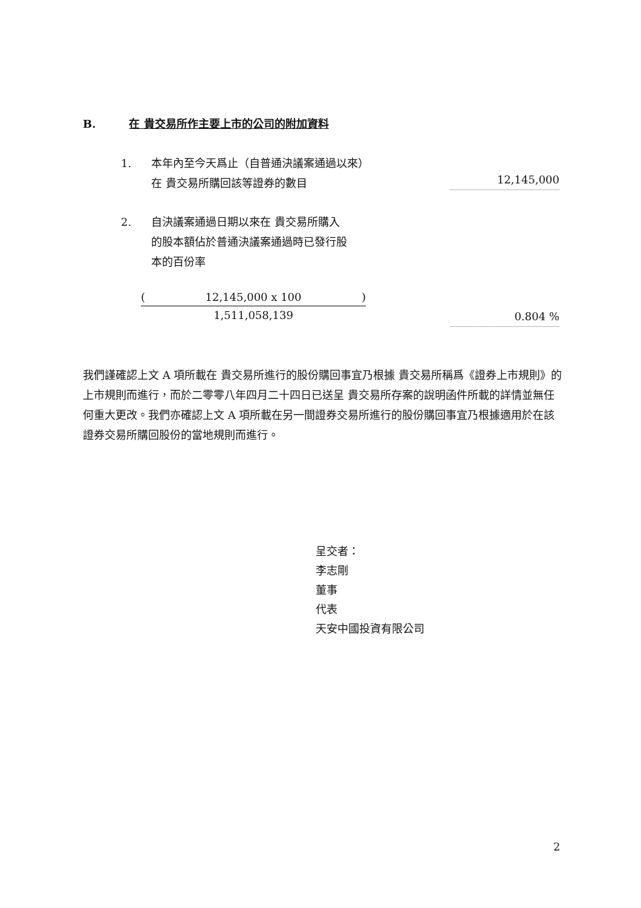B. 在 貴交易所作主要上市的公司的附加資料
1. 本年內至今天爲止（自普通決議案通過以來）
在 貴交易所購回該等證券的數目
12,145,000
2. 自決議案通過日期以來在 貴交易所購入
的股本額佔於普通決議案通過時已發行股
本的百份率
(12,145,000 x 100)
1,511,058,139
0.804 %
我們謹確認上文 A 項所載在 貴交易所進行的股份購回事宜乃根據 貴交易所稱爲《證券上市規則》的上市規則而進行，而於二零零八年四月二十四日已送呈 貴交易所存案的說明函件所載的詳情並無任何重大更改。我們亦確認上文 A 項所載在另一間證券交易所進行的股份購回事宜乃根據適用於在該證券交易所購回股份的當地規則而進行。
呈交者：
李志剛
董事
代表
天安中國投資有限公司
2